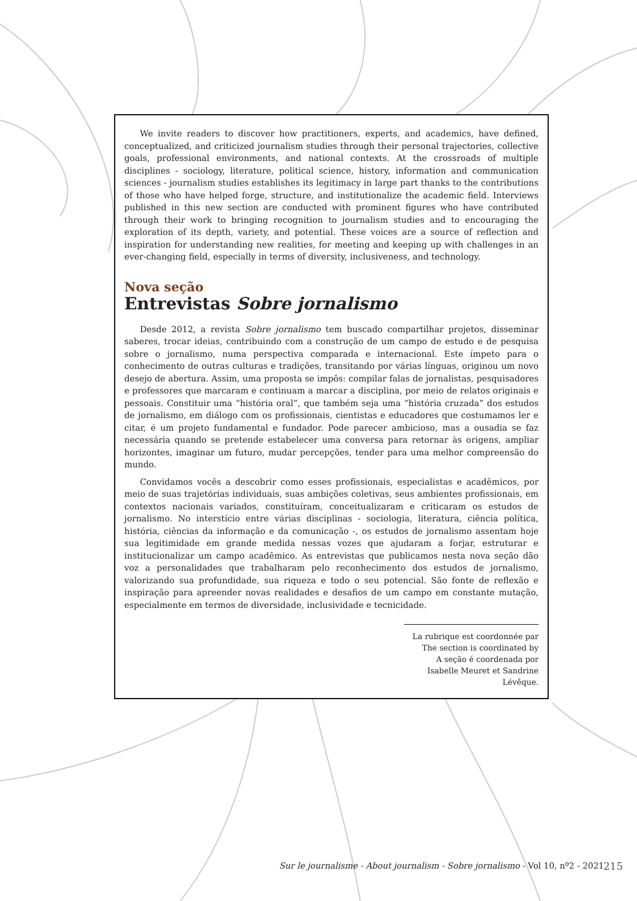We invite readers to discover how practitioners, experts, and academics, have defined, conceptualized, and criticized journalism studies through their personal trajectories, collective goals, professional environments, and national contexts. At the crossroads of multiple disciplines - sociology, literature, political science, history, information and communication sciences - journalism studies establishes its legitimacy in large part thanks to the contributions of those who have helped forge, structure, and institutionalize the academic field. Interviews published in this new section are conducted with prominent figures who have contributed through their work to bringing recognition to journalism studies and to encouraging the exploration of its depth, variety, and potential. These voices are a source of reflection and inspiration for understanding new realities, for meeting and keeping up with challenges in an ever-changing field, especially in terms of diversity, inclusiveness, and technology.
Nova seção
Entrevistas Sobre jornalismo
Desde 2012, a revista Sobre jornalismo tem buscado compartilhar projetos, disseminar saberes, trocar ideias, contribuindo com a construção de um campo de estudo e de pesquisa sobre o jornalismo, numa perspectiva comparada e internacional. Este ímpeto para o conhecimento de outras culturas e tradições, transitando por várias línguas, originou um novo desejo de abertura. Assim, uma proposta se impôs: compilar falas de jornalistas, pesquisadores e professores que marcaram e continuam a marcar a disciplina, por meio de relatos originais e pessoais. Constituir uma “história oral”, que também seja uma “história cruzada” dos estudos de jornalismo, em diálogo com os profissionais, cientistas e educadores que costumamos ler e citar, é um projeto fundamental e fundador. Pode parecer ambicioso, mas a ousadia se faz necessária quando se pretende estabelecer uma conversa para retornar às origens, ampliar horizontes, imaginar um futuro, mudar percepções, tender para uma melhor compreensão do mundo.
Convidamos vocês a descobrir como esses profissionais, especialistas e acadêmicos, por meio de suas trajetórias individuais, suas ambições coletivas, seus ambientes profissionais, em contextos nacionais variados, constituíram, conceitualizaram e criticaram os estudos de jornalismo. No interstício entre várias disciplinas - sociologia, literatura, ciência política, história, ciências da informação e da comunicação -, os estudos de jornalismo assentam hoje sua legitimidade em grande medida nessas vozes que ajudaram a forjar, estruturar e institucionalizar um campo acadêmico. As entrevistas que publicamos nesta nova seção dão voz a personalidades que trabalharam pelo reconhecimento dos estudos de jornalismo, valorizando sua profundidade, sua riqueza e todo o seu potencial. São fonte de reflexão e inspiração para apreender novas realidades e desafios de um campo em constante mutação, especialmente em termos de diversidade, inclusividade e tecnicidade.
La rubrique est coordonnée par
The section is coordinated by
A seção é coordenada por
Isabelle Meuret et Sandrine Lévêque.
Sur le journalisme - About journalism - Sobre jornalismo - Vol 10, nº2 - 2021
215